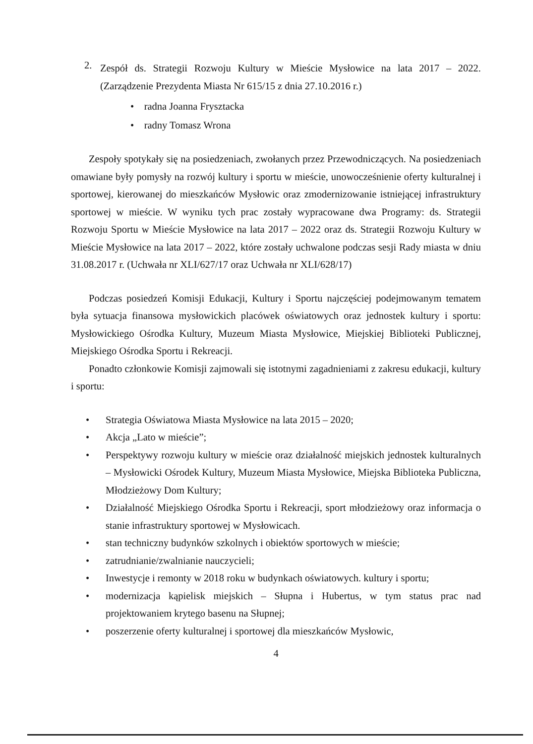2.
Zespół ds. Strategii Rozwoju Kultury w Mieście Mysłowice na lata 2017 – 2022. (Zarządzenie Prezydenta Miasta Nr 615/15 z dnia 27.10.2016 r.)
• radna Joanna Frysztacka
• radny Tomasz Wrona
Zespoły spotykały się na posiedzeniach, zwołanych przez Przewodniczących. Na posiedzeniach omawiane były pomysły na rozwój kultury i sportu w mieście, unowocześnienie oferty kulturalnej i sportowej, kierowanej do mieszkańców Mysłowic oraz zmodernizowanie istniejącej infrastruktury sportowej w mieście. W wyniku tych prac zostały wypracowane dwa Programy: ds. Strategii Rozwoju Sportu w Mieście Mysłowice na lata 2017 – 2022 oraz ds. Strategii Rozwoju Kultury w Mieście Mysłowice na lata 2017 – 2022, które zostały uchwalone podczas sesji Rady miasta w dniu 31.08.2017 r. (Uchwała nr XLI/627/17 oraz Uchwała nr XLI/628/17)
Podczas posiedzeń Komisji Edukacji, Kultury i Sportu najczęściej podejmowanym tematem była sytuacja finansowa mysłowickich placówek oświatowych oraz jednostek kultury i sportu: Mysłowickiego Ośrodka Kultury, Muzeum Miasta Mysłowice, Miejskiej Biblioteki Publicznej, Miejskiego Ośrodka Sportu i Rekreacji.
Ponadto członkowie Komisji zajmowali się istotnymi zagadnieniami z zakresu edukacji, kultury i sportu:
• Strategia Oświatowa Miasta Mysłowice na lata 2015 – 2020;
• Akcja „Lato w mieście”;
• Perspektywy rozwoju kultury w mieście oraz działalność miejskich jednostek kulturalnych – Mysłowicki Ośrodek Kultury, Muzeum Miasta Mysłowice, Miejska Biblioteka Publiczna, Młodzieżowy Dom Kultury;
• Działalność Miejskiego Ośrodka Sportu i Rekreacji, sport młodzieżowy oraz informacja o stanie infrastruktury sportowej w Mysłowicach.
• stan techniczny budynków szkolnych i obiektów sportowych w mieście;
• zatrudnianie/zwalnianie nauczycieli;
• Inwestycje i remonty w 2018 roku w budynkach oświatowych. kultury i sportu;
• modernizacja kąpielisk miejskich – Słupna i Hubertus, w tym status prac nad projektowaniem krytego basenu na Słupnej;
• poszerzenie oferty kulturalnej i sportowej dla mieszkańców Mysłowic,
4